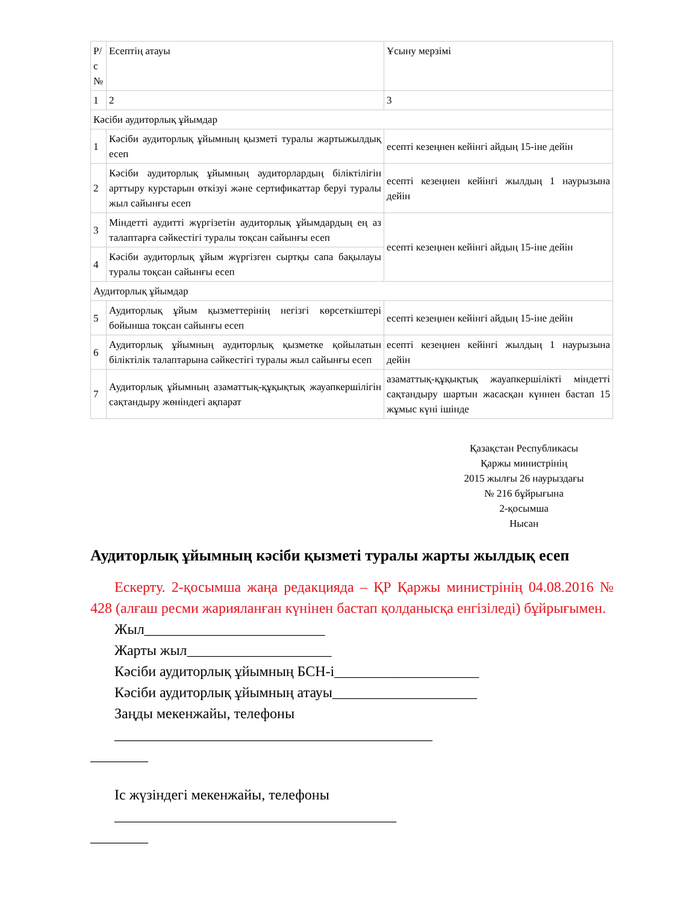| Р/ с № | Есептің атауы | Ұсыну мерзімі |
| 1 | 2 | 3 |
| Кәсіби аудиторлық ұйымдар | | |
| 1 | Кәсіби аудиторлық ұйымның қызметі туралы жартыжылдық есеп | есепті кезеңнен кейінгі айдың 15-іне дейін |
| 2 | Кәсіби аудиторлық ұйымның аудиторлардың біліктілігін арттыру курстарын өткізуі және сертификаттар беруі туралы жыл сайынғы есеп | есепті кезеңнен кейінгі жылдың 1 наурызына дейін |
| 3 | Міндетті аудитті жүргізетін аудиторлық ұйымдардың ең аз талаптарға сәйкестігі туралы тоқсан сайынғы есеп | есепті кезеңнен кейінгі айдың 15-іне дейін |
| 4 | Кәсіби аудиторлық ұйым жүргізген сыртқы сапа бақылауы туралы тоқсан сайынғы есеп | |
| Аудиторлық ұйымдар | | |
| 5 | Аудиторлық ұйым қызметтерінің негізгі көрсеткіштері бойынша тоқсан сайынғы есеп | есепті кезеңнен кейінгі айдың 15-іне дейін |
| 6 | Аудиторлық ұйымның аудиторлық қызметке қойылатын біліктілік талаптарына сәйкестігі туралы жыл сайынғы есеп | есепті кезеңнен кейінгі жылдың 1 наурызына дейін |
| 7 | Аудиторлық ұйымның азаматтық-құқықтық жауапкершілігін сақтандыру жөніндегі ақпарат | азаматтық-құқықтық жауапкершілікті міндетті сақтандыру шартын жасасқан күннен бастап 15 жұмыс күні ішінде |
Қазақстан Республикасы
Қаржы министрінің
2015 жылғы 26 наурыздағы
№ 216 бұйрығына
2-қосымша
Нысан
Аудиторлық ұйымның кәсіби қызметі туралы жарты жылдық есеп
Ескерту. 2-қосымша жаңа редакцияда – ҚР Қаржы министрінің 04.08.2016 № 428 (алғаш ресми жарияланған күнінен бастап қолданысқа енгізіледі) бұйрығымен.
Жыл_________________________
Жарты жыл____________________
Кәсіби аудиторлық ұйымның БСН-і____________________
Кәсіби аудиторлық ұйымның атауы____________________
Заңды мекенжайы, телефоны ____________________________________________
________
Іс жүзіндегі мекенжайы, телефоны _______________________________________
________